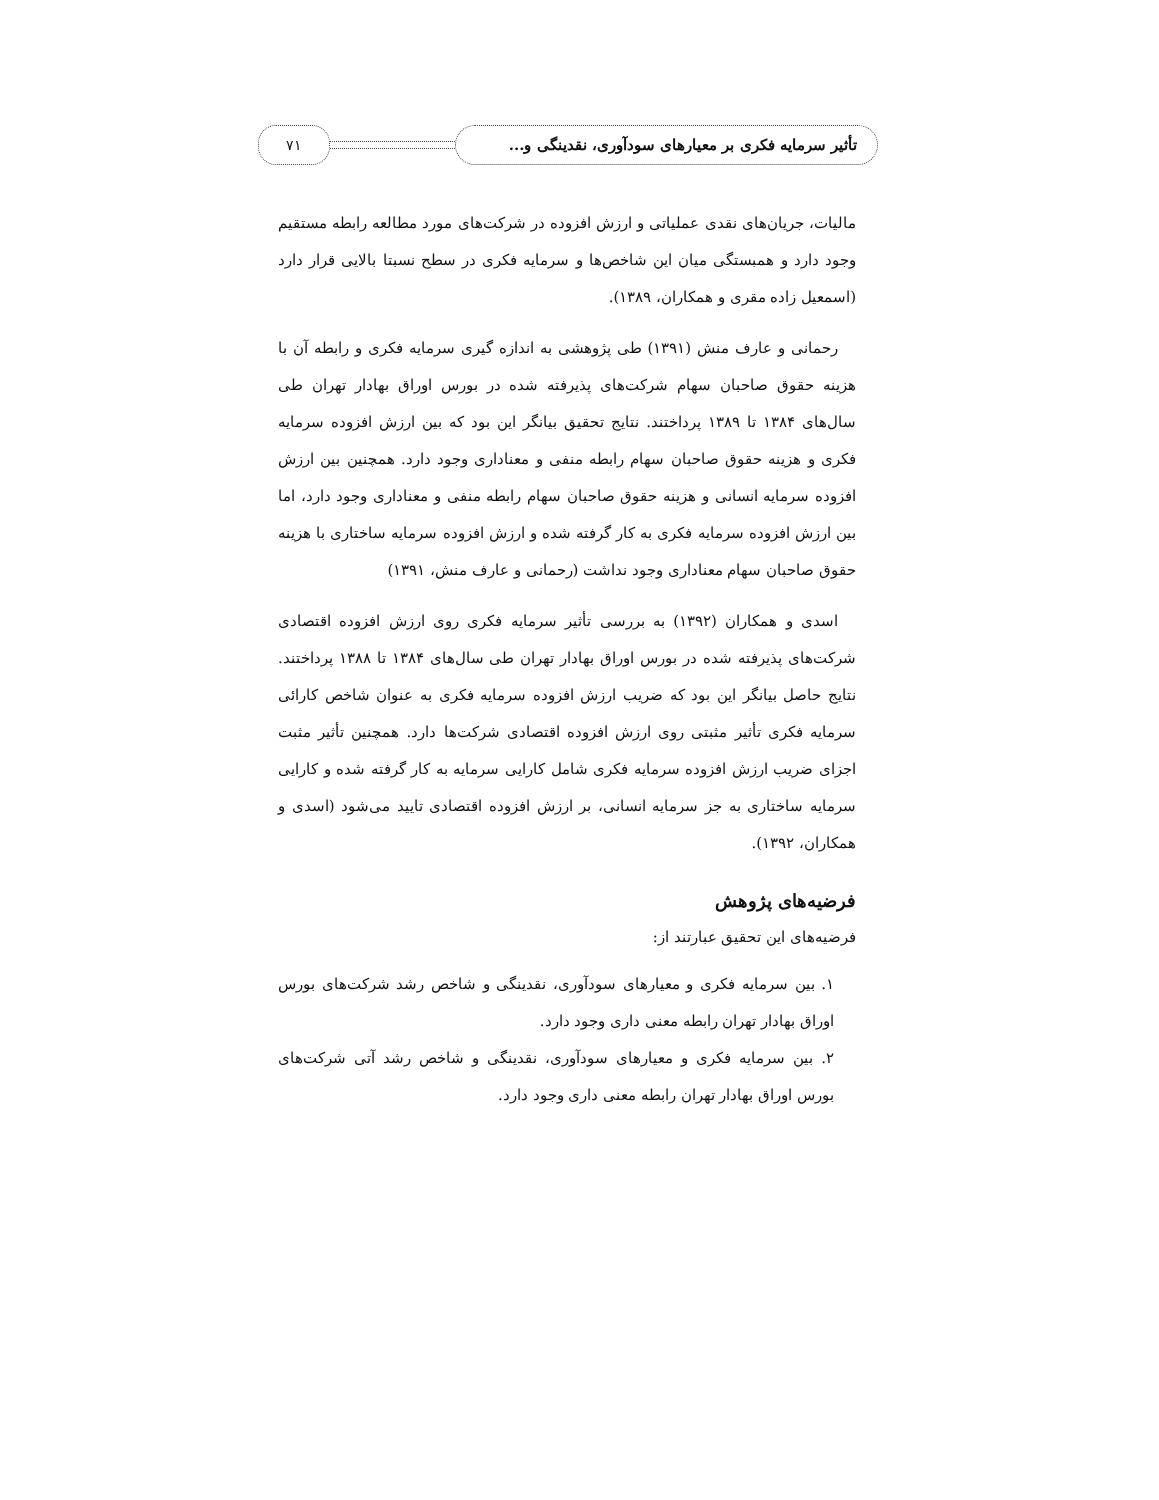تأثیر سرمایه فکری بر معیارهای سودآوری، نقدینگی و...
۷۱
مالیات، جریان‌های نقدی عملیاتی و ارزش افزوده در شرکت‌های مورد مطالعه رابطه مستقیم وجود دارد و همبستگی میان این شاخص‌ها و سرمایه فکری در سطح نسبتا بالایی قرار دارد (اسمعیل زاده مقری و همکاران، ۱۳۸۹).
رحمانی و عارف منش (۱۳۹۱) طی پژوهشی به اندازه گیری سرمایه فکری و رابطه آن با هزینه حقوق صاحبان سهام شرکت‌های پذیرفته شده در بورس اوراق بهادار تهران طی سال‌های ۱۳۸۴ تا ۱۳۸۹ پرداختند. نتایج تحقیق بیانگر این بود که بین ارزش افزوده سرمایه فکری و هزینه حقوق صاحبان سهام رابطه منفی و معناداری وجود دارد. همچنین بین ارزش افزوده سرمایه انسانی و هزینه حقوق صاحبان سهام رابطه منفی و معناداری وجود دارد، اما بین ارزش افزوده سرمایه فکری به کار گرفته شده و ارزش افزوده سرمایه ساختاری با هزینه حقوق صاحبان سهام معناداری وجود نداشت (رحمانی و عارف منش، ۱۳۹۱)
اسدی و همکاران (۱۳۹۲) به بررسی تأثیر سرمایه فکری روی ارزش افزوده اقتصادی شرکت‌های پذیرفته شده در بورس اوراق بهادار تهران طی سال‌های ۱۳۸۴ تا ۱۳۸۸ پرداختند. نتایج حاصل بیانگر این بود که ضریب ارزش افزوده سرمایه فکری به عنوان شاخص کارائی سرمایه فکری تأثیر مثبتی روی ارزش افزوده اقتصادی شرکت‌ها دارد. همچنین تأثیر مثبت اجزای ضریب ارزش افزوده سرمایه فکری شامل کارایی سرمایه به کار گرفته شده و کارایی سرمایه ساختاری به جز سرمایه انسانی، بر ارزش افزوده اقتصادی تایید می‌شود (اسدی و همکاران، ۱۳۹۲).
فرضیه‌های پژوهش
فرضیه‌های این تحقیق عبارتند از:
۱. بین سرمایه فکری و معیارهای سودآوری، نقدینگی و شاخص رشد شرکت‌های بورس اوراق بهادار تهران رابطه معنی داری وجود دارد.
۲. بین سرمایه فکری و معیارهای سودآوری، نقدینگی و شاخص رشد آتی شرکت‌های بورس اوراق بهادار تهران رابطه معنی داری وجود دارد.